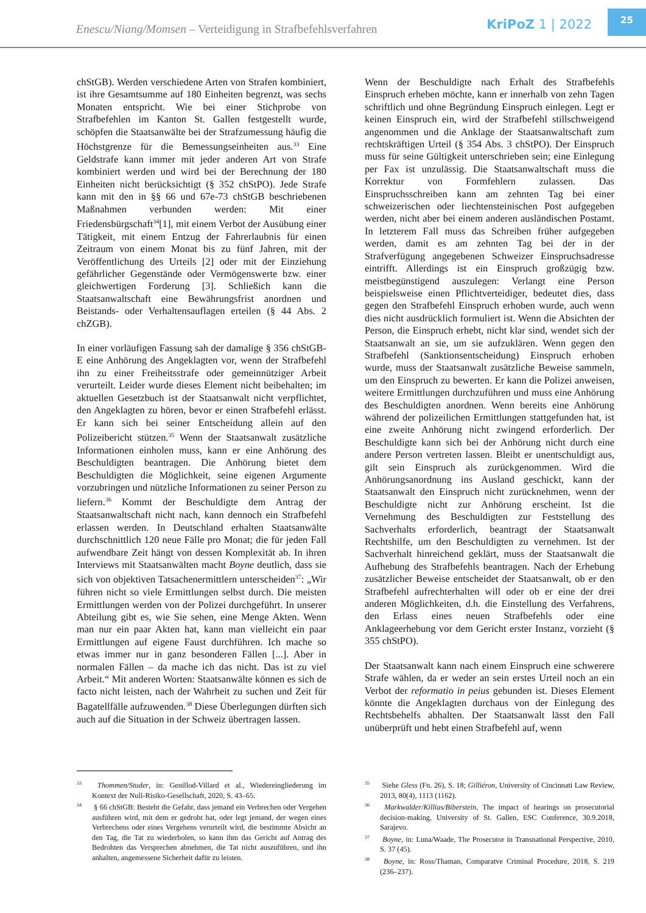Enescu/Niang/Momsen – Verteidigung in Strafbefehlsverfahren
KriPoZ 1 | 2022
25
chStGB). Werden verschiedene Arten von Strafen kombiniert, ist ihre Gesamtsumme auf 180 Einheiten begrenzt, was sechs Monaten entspricht. Wie bei einer Stichprobe von Strafbefehlen im Kanton St. Gallen festgestellt wurde, schöpfen die Staatsanwälte bei der Strafzumessung häufig die Höchstgrenze für die Bemessungseinheiten aus.<sup>33</sup> Eine Geldstrafe kann immer mit jeder anderen Art von Strafe kombiniert werden und wird bei der Berechnung der 180 Einheiten nicht berücksichtigt (§ 352 chStPO). Jede Strafe kann mit den in §§ 66 und 67e-73 chStGB beschriebenen Maßnahmen verbunden werden: Mit einer Friedensbürgschaft<sup>34</sup>[1], mit einem Verbot der Ausübung einer Tätigkeit, mit einem Entzug der Fahrerlaubnis für einen Zeitraum von einem Monat bis zu fünf Jahren, mit der Veröffentlichung des Urteils [2] oder mit der Einziehung gefährlicher Gegenstände oder Vermögenswerte bzw. einer gleichwertigen Forderung [3]. Schließich kann die Staatsanwaltschaft eine Bewährungsfrist anordnen und Beistands- oder Verhaltensauflagen erteilen (§ 44 Abs. 2 chZGB).
In einer vorläufigen Fassung sah der damalige § 356 chStGB-E eine Anhörung des Angeklagten vor, wenn der Strafbefehl ihn zu einer Freiheitsstrafe oder gemeinnütziger Arbeit verurteilt. Leider wurde dieses Element nicht beibehalten; im aktuellen Gesetzbuch ist der Staatsanwalt nicht verpflichtet, den Angeklagten zu hören, bevor er einen Strafbefehl erlässt. Er kann sich bei seiner Entscheidung allein auf den Polizeibericht stützen.<sup>35</sup> Wenn der Staatsanwalt zusätzliche Informationen einholen muss, kann er eine Anhörung des Beschuldigten beantragen. Die Anhörung bietet dem Beschuldigten die Möglichkeit, seine eigenen Argumente vorzubringen und nützliche Informationen zu seiner Person zu liefern.<sup>36</sup> Kommt der Beschuldigte dem Antrag der Staatsanwaltschaft nicht nach, kann dennoch ein Strafbefehl erlassen werden. In Deutschland erhalten Staatsanwälte durchschnittlich 120 neue Fälle pro Monat; die für jeden Fall aufwendbare Zeit hängt von dessen Komplexität ab. In ihren Interviews mit Staatsanwälten macht Boyne deutlich, dass sie sich von objektiven Tatsachenermittlern unterscheiden<sup>37</sup>: „Wir führen nicht so viele Ermittlungen selbst durch. Die meisten Ermittlungen werden von der Polizei durchgeführt. In unserer Abteilung gibt es, wie Sie sehen, eine Menge Akten. Wenn man nur ein paar Akten hat, kann man vielleicht ein paar Ermittlungen auf eigene Faust durchführen. Ich mache so etwas immer nur in ganz besonderen Fällen [...]. Aber in normalen Fällen – da mache ich das nicht. Das ist zu viel Arbeit.“ Mit anderen Worten: Staatsanwälte können es sich de facto nicht leisten, nach der Wahrheit zu suchen und Zeit für Bagatellfälle aufzuwenden.<sup>38</sup> Diese Überlegungen dürften sich auch auf die Situation in der Schweiz übertragen lassen.
Wenn der Beschuldigte nach Erhalt des Strafbefehls Einspruch erheben möchte, kann er innerhalb von zehn Tagen schriftlich und ohne Begründung Einspruch einlegen. Legt er keinen Einspruch ein, wird der Strafbefehl stillschweigend angenommen und die Anklage der Staatsanwaltschaft zum rechtskräftigen Urteil (§ 354 Abs. 3 chStPO). Der Einspruch muss für seine Gültigkeit unterschrieben sein; eine Einlegung per Fax ist unzulässig. Die Staatsanwaltschaft muss die Korrektur von Formfehlern zulassen. Das Einspruchsschreiben kann am zehnten Tag bei einer schweizerischen oder liechtensteinischen Post aufgegeben werden, nicht aber bei einem anderen ausländischen Postamt. In letzterem Fall muss das Schreiben früher aufgegeben werden, damit es am zehnten Tag bei der in der Strafverfügung angegebenen Schweizer Einspruchsadresse eintrifft. Allerdings ist ein Einspruch großzügig bzw. meistbegünstigend auszulegen: Verlangt eine Person beispielsweise einen Pflichtverteidiger, bedeutet dies, dass gegen den Strafbefehl Einspruch erhoben wurde, auch wenn dies nicht ausdrücklich formuliert ist. Wenn die Absichten der Person, die Einspruch erhebt, nicht klar sind, wendet sich der Staatsanwalt an sie, um sie aufzuklären. Wenn gegen den Strafbefehl (Sanktionsentscheidung) Einspruch erhoben wurde, muss der Staatsanwalt zusätzliche Beweise sammeln, um den Einspruch zu bewerten. Er kann die Polizei anweisen, weitere Ermittlungen durchzuführen und muss eine Anhörung des Beschuldigten anordnen. Wenn bereits eine Anhörung während der polizeilichen Ermittlungen stattgefunden hat, ist eine zweite Anhörung nicht zwingend erforderlich. Der Beschuldigte kann sich bei der Anhörung nicht durch eine andere Person vertreten lassen. Bleibt er unentschuldigt aus, gilt sein Einspruch als zurückgenommen. Wird die Anhörungsanordnung ins Ausland geschickt, kann der Staatsanwalt den Einspruch nicht zurücknehmen, wenn der Beschuldigte nicht zur Anhörung erscheint. Ist die Vernehmung des Beschuldigten zur Feststellung des Sachverhalts erforderlich, beantragt der Staatsanwalt Rechtshilfe, um den Beschuldigten zu vernehmen. Ist der Sachverhalt hinreichend geklärt, muss der Staatsanwalt die Aufhebung des Strafbefehls beantragen. Nach der Erhebung zusätzlicher Beweise entscheidet der Staatsanwalt, ob er den Strafbefehl aufrechterhalten will oder ob er eine der drei anderen Möglichkeiten, d.h. die Einstellung des Verfahrens, den Erlass eines neuen Strafbefehls oder eine Anklageerhebung vor dem Gericht erster Instanz, vorzieht (§ 355 chStPO).
Der Staatsanwalt kann nach einem Einspruch eine schwerere Strafe wählen, da er weder an sein erstes Urteil noch an ein Verbot der reformatio in peius gebunden ist. Dieses Element könnte die Angeklagten durchaus von der Einlegung des Rechtsbehelfs abhalten. Der Staatsanwalt lässt den Fall unüberprüft und hebt einen Strafbefehl auf, wenn
<sup>33</sup> Thommen/Studer, in: Genillod-Villard et al., Wiedereingliederung im Kontext der Null-Risiko-Gesellschaft, 2020, S. 43–65.
<sup>34</sup> § 66 chStGB: Besteht die Gefahr, dass jemand ein Verbrechen oder Vergehen ausführen wird, mit dem er gedroht hat, oder legt jemand, der wegen eines Verbrechens oder eines Vergehens verurteilt wird, die bestimmte Absicht an den Tag, die Tat zu wiederholen, so kann ihm das Gericht auf Antrag des Bedrohten das Versprechen abnehmen, die Tat nicht auszuführen, und ihn anhalten, angemessene Sicherheit dafür zu leisten.
<sup>35</sup> Siehe Gless (Fn. 26), S. 18; Gilliéron, University of Cincinnati Law Review, 2013, 80(4), 1113 (1162).
<sup>36</sup> Markwalder/Killias/Biberstein, The impact of hearings on prosecutorial decision-making, University of St. Gallen, ESC Conference, 30.9.2018, Sarajevo.
<sup>37</sup> Boyne, in: Luna/Waade, The Prosecutor in Transnational Perspective, 2010, S. 37 (45).
<sup>38</sup> Boyne, in: Ross/Thaman, Comparatve Criminal Procedure, 2018, S. 219 (236–237).